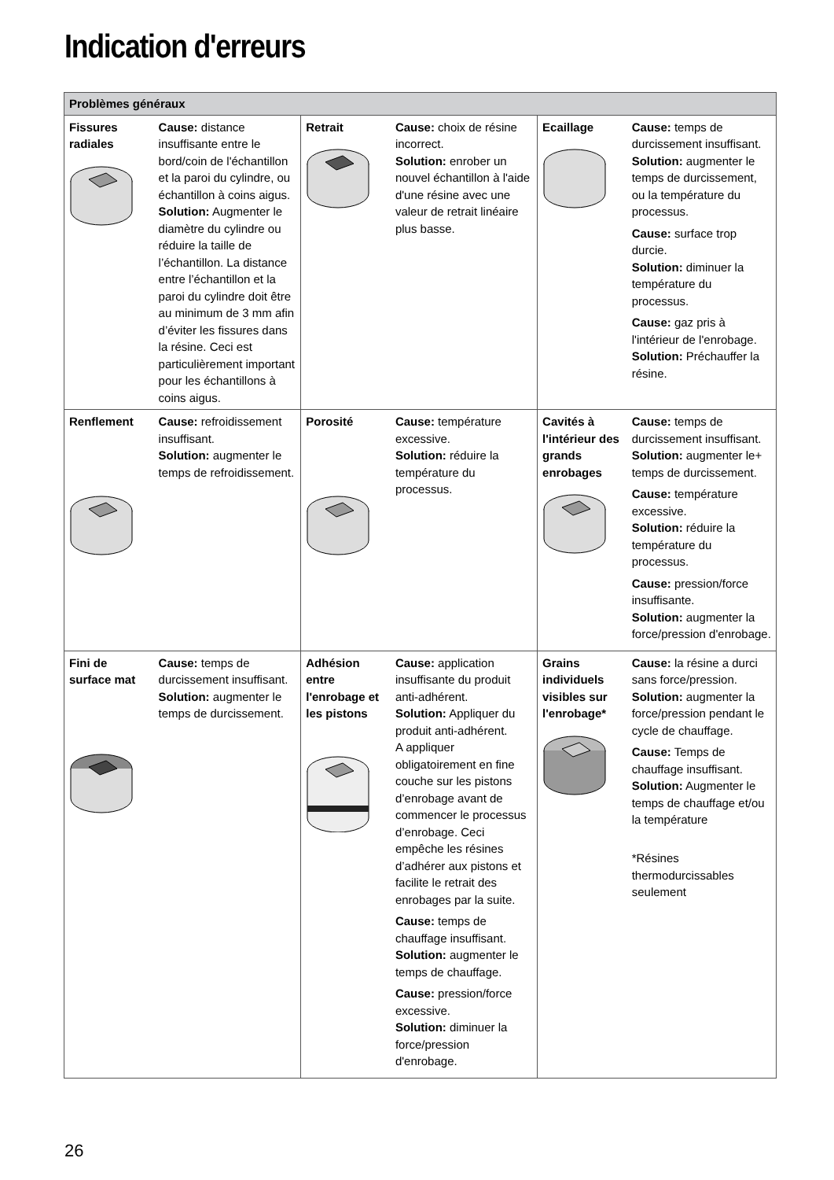Indication d'erreurs
| Problèmes généraux | | | | | |
| --- | --- | --- | --- | --- | --- |
| Fissures radiales | Cause: distance insuffisante entre le bord/coin de l'échantillon et la paroi du cylindre, ou échantillon à coins aigus. Solution: Augmenter le diamètre du cylindre ou réduire la taille de l’échantillon. La distance entre l’échantillon et la paroi du cylindre doit être au minimum de 3 mm afin d’éviter les fissures dans la résine. Ceci est particulièrement important pour les échantillons à coins aigus. | Retrait | Cause: choix de résine incorrect. Solution: enrober un nouvel échantillon à l'aide d'une résine avec une valeur de retrait linéaire plus basse. | Ecaillage | Cause: temps de durcissement insuffisant. Solution: augmenter le temps de durcissement, ou la température du processus. Cause: surface trop durcie. Solution: diminuer la température du processus. Cause: gaz pris à l'intérieur de l'enrobage. Solution: Préchauffer la résine. |
| Renflement | Cause: refroidissement insuffisant. Solution: augmenter le temps de refroidissement. | Porosité | Cause: température excessive. Solution: réduire la température du processus. | Cavités à l'intérieur des grands enrobages | Cause: temps de durcissement insuffisant. Solution: augmenter le+ temps de durcissement. Cause: température excessive. Solution: réduire la température du processus. Cause: pression/force insuffisante. Solution: augmenter la force/pression d'enrobage. |
| Fini de surface mat | Cause: temps de durcissement insuffisant. Solution: augmenter le temps de durcissement. | Adhésion entre l'enrobage et les pistons | Cause: application insuffisante du produit anti-adhérent. Solution: Appliquer du produit anti-adhérent. A appliquer obligatoirement en fine couche sur les pistons d’enrobage avant de commencer le processus d’enrobage. Ceci empêche les résines d’adhérer aux pistons et facilite le retrait des enrobages par la suite. Cause: temps de chauffage insuffisant. Solution: augmenter le temps de chauffage. Cause: pression/force excessive. Solution: diminuer la force/pression d'enrobage. | Grains individuels visibles sur l'enrobage* | Cause: la résine a durci sans force/pression. Solution: augmenter la force/pression pendant le cycle de chauffage. Cause: Temps de chauffage insuffisant. Solution: Augmenter le temps de chauffage et/ou la température *Résines thermodurcissables seulement |
26